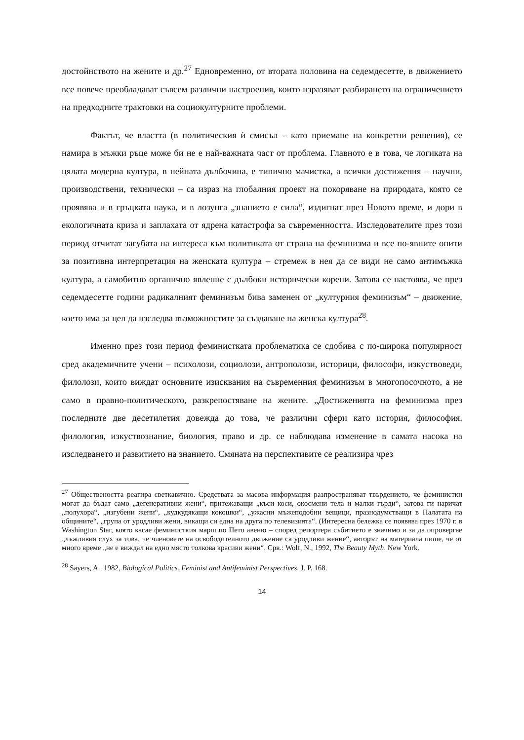достойнството на жените и др.<sup>27</sup> Едновременно, от втората половина на седемдесетте, в движението все повече преобладават съвсем различни настроения, които изразяват разбирането на ограничението на предходните трактовки на социокултурните проблеми.
Фактът, че властта (в политическия ѝ смисъл – като приемане на конкретни решения), се намира в мъжки ръце може би не е най-важната част от проблема. Главното е в това, че логиката на цялата модерна култура, в нейната дълбочина, е типично мачистка, а всички достижения – научни, производствени, технически – са израз на глобалния проект на покоряване на природата, която се проявява и в гръцката наука, и в лозунга „знанието е сила“, издигнат през Новото време, и дори в екологичната криза и заплахата от ядрена катастрофа за съвременността. Изследователите през този период отчитат загубата на интереса към политиката от страна на феминизма и все по-явните опити за позитивна интерпретация на женската култура – стремеж в нея да се види не само антимъжка култура, а самобитно органично явление с дълбоки исторически корени. Затова се настоява, че през седемдесетте години радикалният феминизъм бива заменен от „културния феминизъм“ – движение, което има за цел да изследва възможностите за създаване на женска култура<sup>28</sup>.
Именно през този период феминистката проблематика се сдобива с по-широка популярност сред академичните учени – психолози, социолози, антрополози, историци, философи, изкуствоведи, филолози, които виждат основните изисквания на съвременния феминизъм в многопосочното, а не само в правно-политическото, разкрепостяване на жените. „Достиженията на феминизма през последните две десетилетия довежда до това, че различни сфери като история, философия, филология, изкуствознание, биология, право и др. се наблюдава изменение в самата насока на изследването и развитието на знанието. Смяната на перспективите се реализира чрез
<sup>27</sup> Обществеността реагира светкавично. Средствата за масова информация разпространяват твърдението, че феминистки могат да бъдат само „дегенеративни жени“, притежаващи „къси коси, окосмени тела и малки гърди“, затова ги наричат „полухора“, „изгубени жени“, „кудкудякащи кокошки“, „ужасни мъжеподобни вещици, празнодумстващи в Палатата на общините“, „група от уродливи жени, викащи си една на друга по телевизията“. (Интересна бележка се появява през 1970 г. в Washington Star, която касае феминисткия марш по Пето авеню – според репортера събитието е значимо и за да опровергае „лъжливия слух за това, че членовете на освободителното движение са уродливи жение“, авторът на материала пише, че от много време „не е виждал на едно място толкова красиви жени“. Срв.: Wolf, N., 1992, The Beauty Myth. New York.
<sup>28</sup> Sayers, A., 1982, Biological Politics. Feminist and Antifeminist Perspectives. J. P. 168.
14